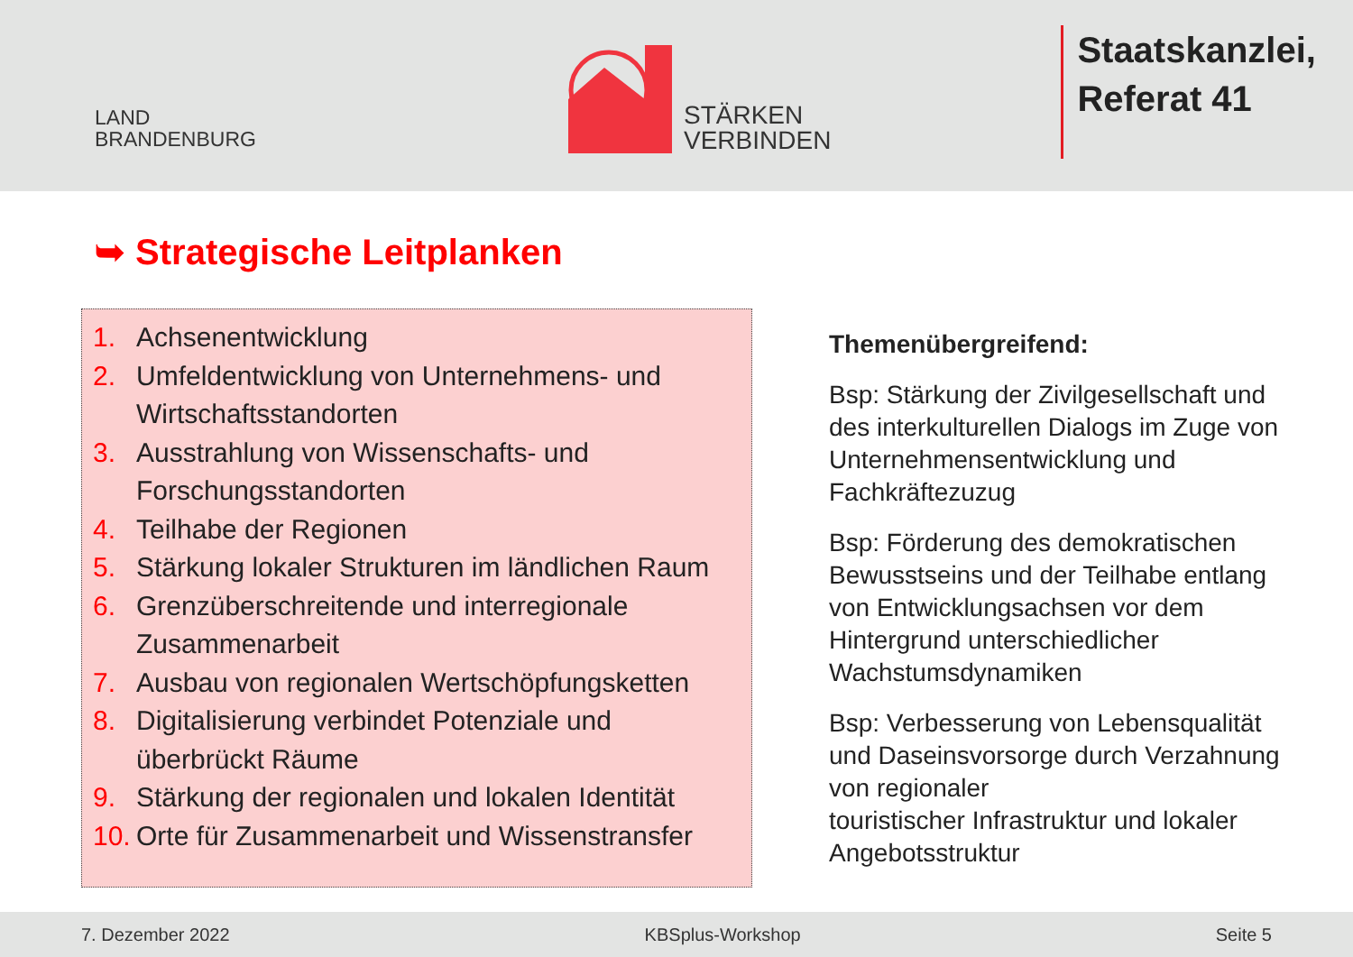LAND
BRANDENBURG
STÄRKEN
VERBINDEN
Staatskanzlei,
Referat 41
➥ Strategische Leitplanken
1. Achsenentwicklung
2. Umfeldentwicklung von Unternehmens- und Wirtschaftsstandorten
3. Ausstrahlung von Wissenschafts- und Forschungsstandorten
4. Teilhabe der Regionen
5. Stärkung lokaler Strukturen im ländlichen Raum
6. Grenzüberschreitende und interregionale Zusammenarbeit
7. Ausbau von regionalen Wertschöpfungsketten
8. Digitalisierung verbindet Potenziale und überbrückt Räume
9. Stärkung der regionalen und lokalen Identität
10. Orte für Zusammenarbeit und Wissenstransfer
Themenübergreifend:
Bsp: Stärkung der Zivilgesellschaft und des interkulturellen Dialogs im Zuge von Unternehmensentwicklung und Fachkräftezuzug
Bsp: Förderung des demokratischen Bewusstseins und der Teilhabe entlang von Entwicklungsachsen vor dem Hintergrund unterschiedlicher Wachstumsdynamiken
Bsp: Verbesserung von Lebensqualität und Daseinsvorsorge durch Verzahnung von regionaler
touristischer Infrastruktur und lokaler Angebotsstruktur
7. Dezember 2022 KBSplus-Workshop Seite 5